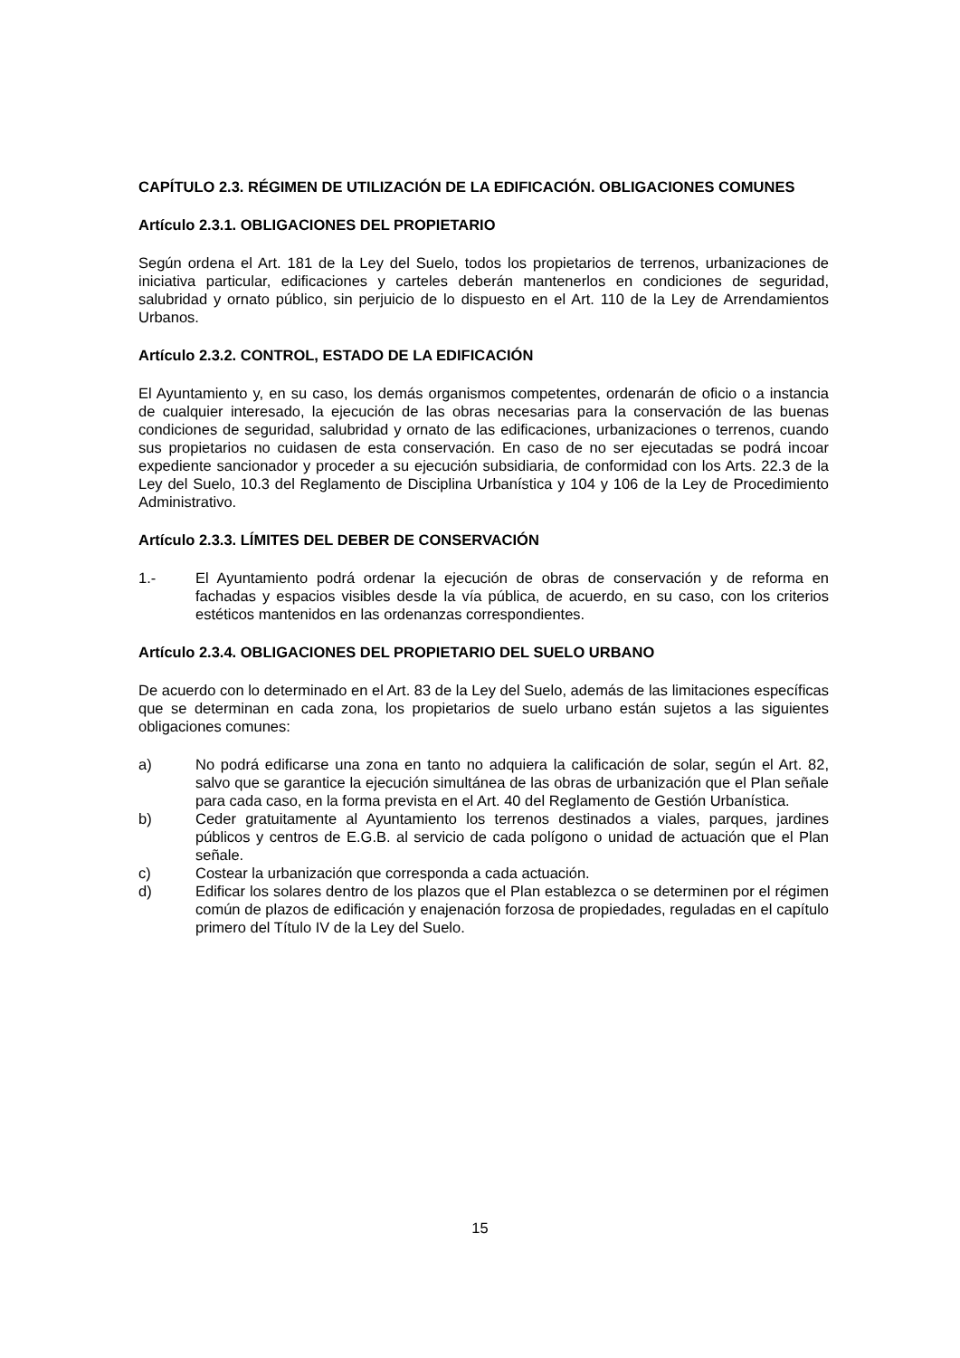CAPÍTULO 2.3. RÉGIMEN DE UTILIZACIÓN DE LA EDIFICACIÓN. OBLIGACIONES COMUNES
Artículo 2.3.1. OBLIGACIONES DEL PROPIETARIO
Según ordena el Art. 181 de la Ley del Suelo, todos los propietarios de terrenos, urbanizaciones de iniciativa particular, edificaciones y carteles deberán mantenerlos en condiciones de seguridad, salubridad y ornato público, sin perjuicio de lo dispuesto en el Art. 110 de la Ley de Arrendamientos Urbanos.
Artículo 2.3.2. CONTROL, ESTADO DE LA EDIFICACIÓN
El Ayuntamiento y, en su caso, los demás organismos competentes, ordenarán de oficio o a instancia de cualquier interesado, la ejecución de las obras necesarias para la conservación de las buenas condiciones de seguridad, salubridad y ornato de las edificaciones, urbanizaciones o terrenos, cuando sus propietarios no cuidasen de esta conservación. En caso de no ser ejecutadas se podrá incoar expediente sancionador y proceder a su ejecución subsidiaria, de conformidad con los Arts. 22.3 de la Ley del Suelo, 10.3 del Reglamento de Disciplina Urbanística y 104 y 106 de la Ley de Procedimiento Administrativo.
Artículo 2.3.3. LÍMITES DEL DEBER DE CONSERVACIÓN
1.- El Ayuntamiento podrá ordenar la ejecución de obras de conservación y de reforma en fachadas y espacios visibles desde la vía pública, de acuerdo, en su caso, con los criterios estéticos mantenidos en las ordenanzas correspondientes.
Artículo 2.3.4. OBLIGACIONES DEL PROPIETARIO DEL SUELO URBANO
De acuerdo con lo determinado en el Art. 83 de la Ley del Suelo, además de las limitaciones específicas que se determinan en cada zona, los propietarios de suelo urbano están sujetos a las siguientes obligaciones comunes:
a) No podrá edificarse una zona en tanto no adquiera la calificación de solar, según el Art. 82, salvo que se garantice la ejecución simultánea de las obras de urbanización que el Plan señale para cada caso, en la forma prevista en el Art. 40 del Reglamento de Gestión Urbanística.
b) Ceder gratuitamente al Ayuntamiento los terrenos destinados a viales, parques, jardines públicos y centros de E.G.B. al servicio de cada polígono o unidad de actuación que el Plan señale.
c) Costear la urbanización que corresponda a cada actuación.
d) Edificar los solares dentro de los plazos que el Plan establezca o se determinen por el régimen común de plazos de edificación y enajenación forzosa de propiedades, reguladas en el capítulo primero del Título IV de la Ley del Suelo.
15